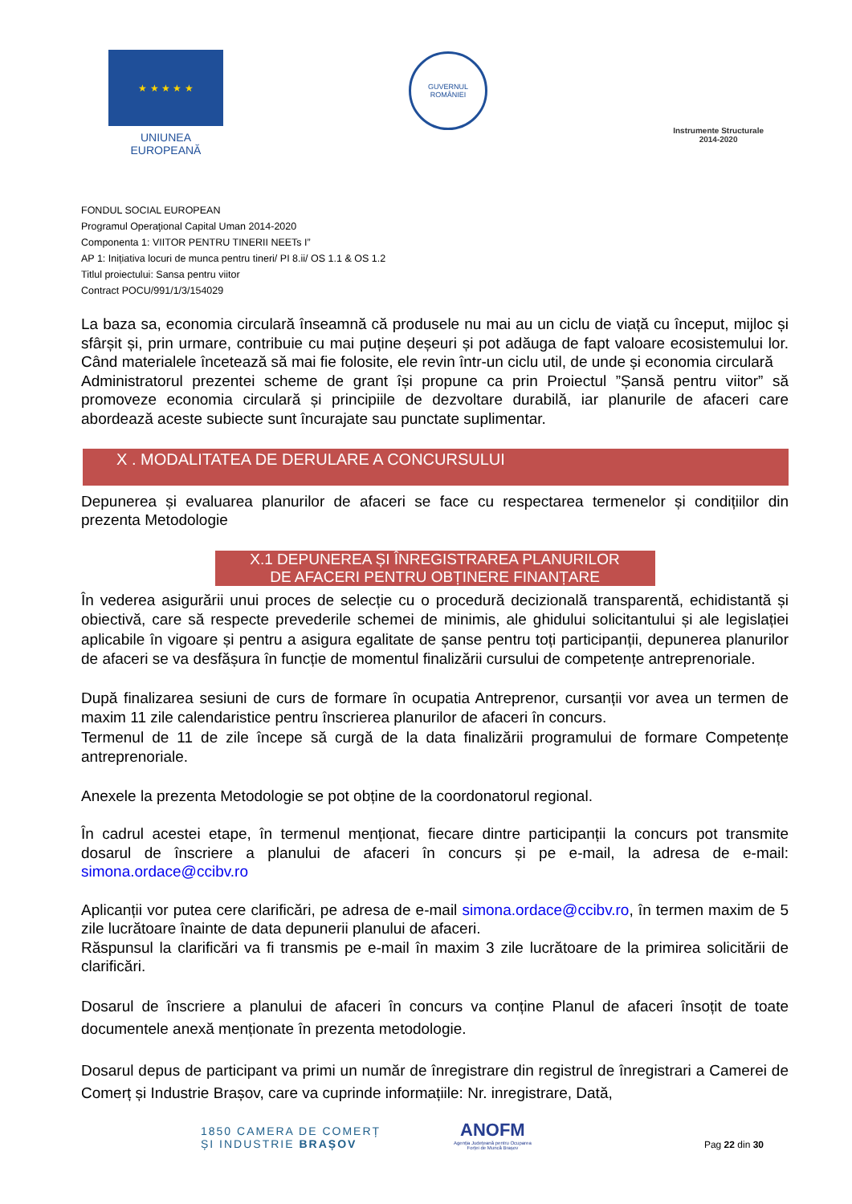★ ★ ★ ★ ★
UNIUNEA EUROPEANĂ
GUVERNUL
ROMÂNIEI
Instrumente Structurale
2014-2020
FONDUL SOCIAL EUROPEAN
Programul Operaţional Capital Uman 2014-2020
Componenta 1: VIITOR PENTRU TINERII NEETs I”
AP 1: Inițiativa locuri de munca pentru tineri/ PI 8.ii/ OS 1.1 & OS 1.2
Titlul proiectului: Sansa pentru viitor
Contract POCU/991/1/3/154029
La baza sa, economia circulară înseamnă că produsele nu mai au un ciclu de viață cu început, mijloc și sfârșit și, prin urmare, contribuie cu mai puține deșeuri și pot adăuga de fapt valoare ecosistemului lor. Când materialele încetează să mai fie folosite, ele revin într-un ciclu util, de unde și economia circulară
Administratorul prezentei scheme de grant își propune ca prin Proiectul ”Șansă pentru viitor” să promoveze economia circulară și principiile de dezvoltare durabilă, iar planurile de afaceri care abordează aceste subiecte sunt încurajate sau punctate suplimentar.
X . MODALITATEA DE DERULARE A CONCURSULUI
Depunerea și evaluarea planurilor de afaceri se face cu respectarea termenelor și condițiilor din prezenta Metodologie
X.1 DEPUNEREA ȘI ÎNREGISTRAREA PLANURILOR
DE AFACERI PENTRU OBȚINERE FINANȚARE
În vederea asigurării unui proces de selecție cu o procedură decizională transparentă, echidistantă și obiectivă, care să respecte prevederile schemei de minimis, ale ghidului solicitantului și ale legislației aplicabile în vigoare și pentru a asigura egalitate de șanse pentru toți participanții, depunerea planurilor de afaceri se va desfășura în funcție de momentul finalizării cursului de competențe antreprenoriale.
După finalizarea sesiuni de curs de formare în ocupatia Antreprenor, cursanții vor avea un termen de maxim 11 zile calendaristice pentru înscrierea planurilor de afaceri în concurs.
Termenul de 11 de zile începe să curgă de la data finalizării programului de formare Competențe antreprenoriale.
Anexele la prezenta Metodologie se pot obține de la coordonatorul regional.
În cadrul acestei etape, în termenul menționat, fiecare dintre participanții la concurs pot transmite dosarul de înscriere a planului de afaceri în concurs și pe e-mail, la adresa de e-mail: simona.ordace@ccibv.ro
Aplicanții vor putea cere clarificări, pe adresa de e-mail simona.ordace@ccibv.ro, în termen maxim de 5 zile lucrătoare înainte de data depunerii planului de afaceri.
Răspunsul la clarificări va fi transmis pe e-mail în maxim 3 zile lucrătoare de la primirea solicitării de clarificări.
Dosarul de înscriere a planului de afaceri în concurs va conține Planul de afaceri însoțit de toate documentele anexă menționate în prezenta metodologie.
Dosarul depus de participant va primi un număr de înregistrare din registrul de înregistrari a Camerei de Comerț și Industrie Brașov, care va cuprinde informațiile: Nr. inregistrare, Dată,
1850 CAMERA DE COMERȚ
ȘI INDUSTRIE BRAȘOV
ANOFM
Agenția Județeană pentru Ocuparea
Forței de Muncă Brașov
Pag 22 din 30